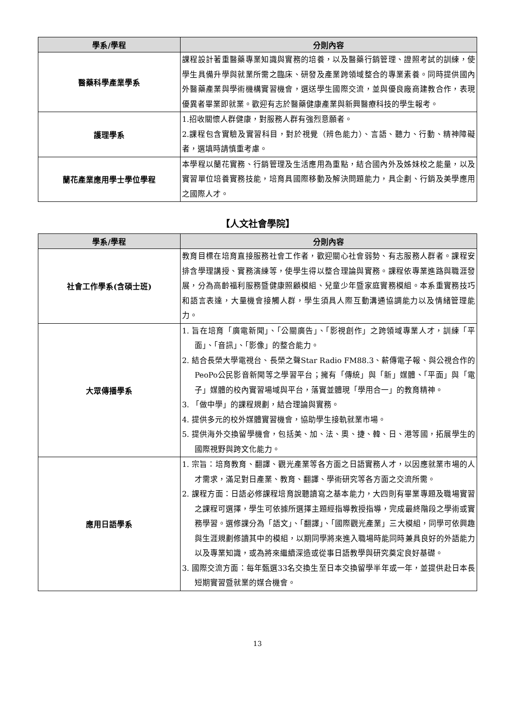| 學系/學程 | 分則內容 |
| --- | --- |
| 醫藥科學產業學系 | 課程設計著重醫藥專業知識與實務的培養，以及醫藥行銷管理、證照考試的訓練，使學生具備升學與就業所需之臨床、研發及產業跨領域整合的專業素養。同時提供國內外醫藥產業與學術機構實習機會，選送學生國際交流，並與優良廠商建教合作，表現優異者畢業即就業。歡迎有志於醫藥健康產業與新興醫療科技的學生報考。 |
| 護理學系 | 1.招收關懷人群健康，對服務人群有強烈意願者。 2.課程包含實驗及實習科目，對於視覺（辨色能力）、言語、聽力、行動、精神障礙者，選填時請慎重考慮。 |
| 蘭花產業應用學士學位學程 | 本學程以蘭花實務、行銷管理及生活應用為重點，結合國內外及姊妹校之能量，以及實習單位培養實務技能，培育具國際移動及解決問題能力，具企劃、行銷及美學應用之國際人才。 |
【人文社會學院】
| 學系/學程 | 分則內容 |
| --- | --- |
| 社會工作學系(含碩士班) | 教育目標在培育直接服務社會工作者，歡迎關心社會弱勢、有志服務人群者。課程安排含學理講授、實務演練等，使學生得以整合理論與實務。課程依專業進路與職涯發展，分為高齡福利服務暨健康照顧模組、兒童少年暨家庭實務模組。本系重實務技巧和語言表達，大量機會接觸人群，學生須具人際互動溝通協調能力以及情緒管理能力。 |
| 大眾傳播學系 | 1. 旨在培育「廣電新聞」、「公關廣告」、「影視創作」之跨領域專業人才，訓練「平面」、「音訊」、「影像」的整合能力。 2. 結合長榮大學電視台、長榮之聲Star Radio FM88.3、薪傳電子報、與公視合作的PeoPo公民影音新聞等之學習平台；擁有「傳統」與「新」媒體、「平面」與「電子」媒體的校內實習場域與平台，落實並體現「學用合一」的教育精神。 3. 「做中學」的課程規劃，結合理論與實務。 4. 提供多元的校外媒體實習機會，協助學生接軌就業市場。 5. 提供海外交換留學機會，包括美、加、法、奧、捷、韓、日、港等國，拓展學生的國際視野與跨文化能力。 |
| 應用日語學系 | 1. 宗旨：培育教育、翻譯、觀光產業等各方面之日語實務人才，以因應就業市場的人才需求，滿足對日產業、教育、翻譯、學術研究等各方面之交流所需。 2. 課程方面：日語必修課程培育說聽讀寫之基本能力，大四則有畢業專題及職場實習之課程可選擇，學生可依據所選擇主題經指導教授指導，完成最終階段之學術或實務學習。選修課分為「語文」、「翻譯」、「國際觀光產業」三大模組，同學可依興趣與生涯規劃修讀其中的模組，以期同學將來進入職場時能同時兼具良好的外語能力以及專業知識，或為將來繼續深造或從事日語教學與研究奠定良好基礎。 3. 國際交流方面：每年甄選33名交換生至日本交換留學半年或一年，並提供赴日本長短期實習暨就業的媒合機會。 |
13